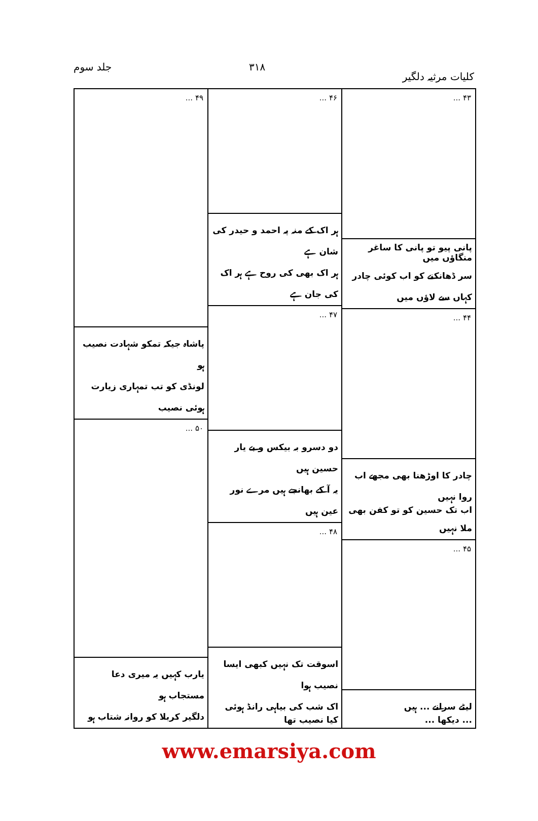کلیات مرثیہ دلگیر ۳۱۸ جلد سوم
۴۳ ...
پانی پیو تو پانی کا ساغر منگاؤں میں
سر ڈھانکنے کو اب کوئی چادر کہاں سے لاؤں میں
۴۴ ...
چادر کا اوڑھنا بھی مجھے اب روا نہیں
اب تک حسین کو تو کفن بھی ملا نہیں
۴۵ ...
لیٹے سرانے ... ہیں
... دیکھا ...
۴۶ ...
ہر اک کے منہ پہ احمد و حیدر کی شان ہے
ہر اک بھی کی روح ہے ہر اک کی جان ہے
۴۷ ...
دو دسرو بہ بیکس و بے یار حسین ہیں
یہ آ کے بھانجے ہیں مرے نور عین ہیں
۴۸ ...
اسوقت تک نہیں کبھی ایسا نصیب ہوا
اک شب کی بیاہی رانڈ ہوئی کیا نصیب تھا
۴۹ ...
پاشاہ جیکہ تمکو شہادت نصیب ہو
لونڈی کو تب تمہاری زیارت ہوئی نصیب
۵۰ ...
یارب کہیں یہ میری دعا مستجاب ہو
دلگیر کربلا کو روانہ شتاب ہو
www.emarsiya.com